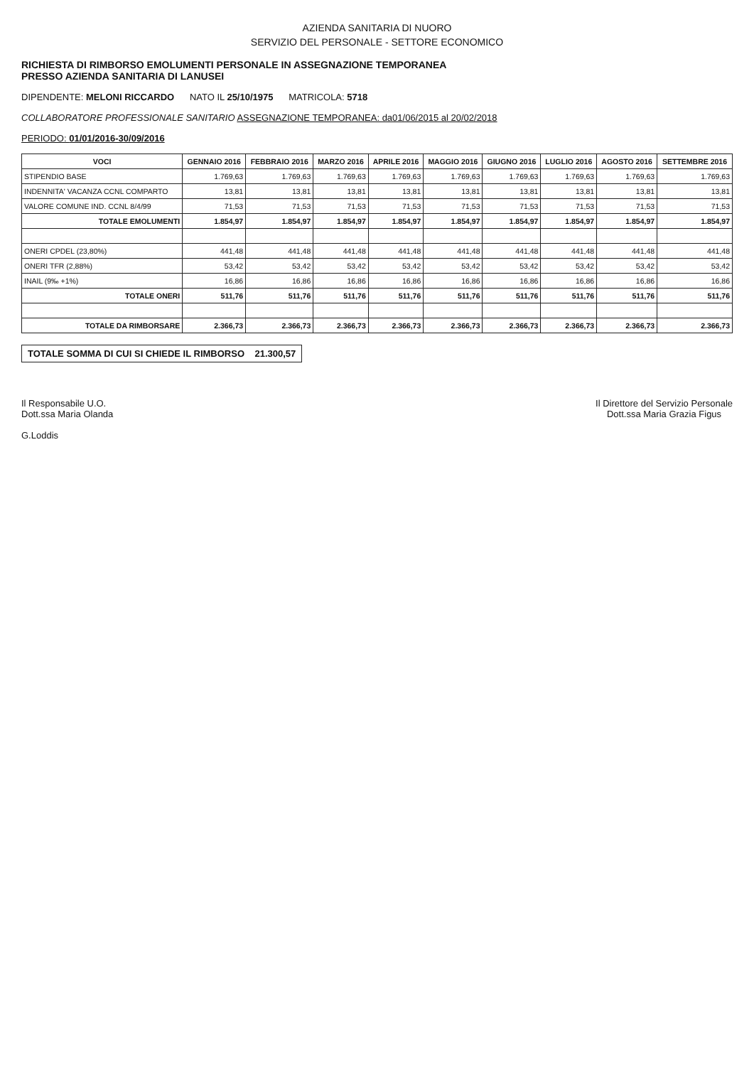AZIENDA SANITARIA DI NUORO
SERVIZIO DEL PERSONALE - SETTORE ECONOMICO
RICHIESTA DI RIMBORSO EMOLUMENTI PERSONALE IN ASSEGNAZIONE TEMPORANEA
PRESSO AZIENDA SANITARIA DI LANUSEI
DIPENDENTE: MELONI RICCARDO NATO IL 25/10/1975 MATRICOLA: 5718
COLLABORATORE PROFESSIONALE SANITARIO ASSEGNAZIONE TEMPORANEA: da01/06/2015 al 20/02/2018
PERIODO: 01/01/2016-30/09/2016
| VOCI | GENNAIO 2016 | FEBBRAIO 2016 | MARZO 2016 | APRILE 2016 | MAGGIO 2016 | GIUGNO 2016 | LUGLIO 2016 | AGOSTO 2016 | SETTEMBRE 2016 |
| --- | --- | --- | --- | --- | --- | --- | --- | --- | --- |
| STIPENDIO BASE | 1.769,63 | 1.769,63 | 1.769,63 | 1.769,63 | 1.769,63 | 1.769,63 | 1.769,63 | 1.769,63 | 1.769,63 |
| INDENNITA' VACANZA CCNL COMPARTO | 13,81 | 13,81 | 13,81 | 13,81 | 13,81 | 13,81 | 13,81 | 13,81 | 13,81 |
| VALORE COMUNE IND. CCNL 8/4/99 | 71,53 | 71,53 | 71,53 | 71,53 | 71,53 | 71,53 | 71,53 | 71,53 | 71,53 |
| TOTALE EMOLUMENTI | 1.854,97 | 1.854,97 | 1.854,97 | 1.854,97 | 1.854,97 | 1.854,97 | 1.854,97 | 1.854,97 | 1.854,97 |
| ONERI CPDEL (23,80%) | 441,48 | 441,48 | 441,48 | 441,48 | 441,48 | 441,48 | 441,48 | 441,48 | 441,48 |
| ONERI TFR (2,88%) | 53,42 | 53,42 | 53,42 | 53,42 | 53,42 | 53,42 | 53,42 | 53,42 | 53,42 |
| INAIL (9‰ +1%) | 16,86 | 16,86 | 16,86 | 16,86 | 16,86 | 16,86 | 16,86 | 16,86 | 16,86 |
| TOTALE ONERI | 511,76 | 511,76 | 511,76 | 511,76 | 511,76 | 511,76 | 511,76 | 511,76 | 511,76 |
| TOTALE DA RIMBORSARE | 2.366,73 | 2.366,73 | 2.366,73 | 2.366,73 | 2.366,73 | 2.366,73 | 2.366,73 | 2.366,73 | 2.366,73 |
TOTALE SOMMA DI CUI SI CHIEDE IL RIMBORSO 21.300,57
Il Responsabile U.O.
Dott.ssa Maria Olanda
G.Loddis
Il Direttore del Servizio Personale
Dott.ssa Maria Grazia Figus